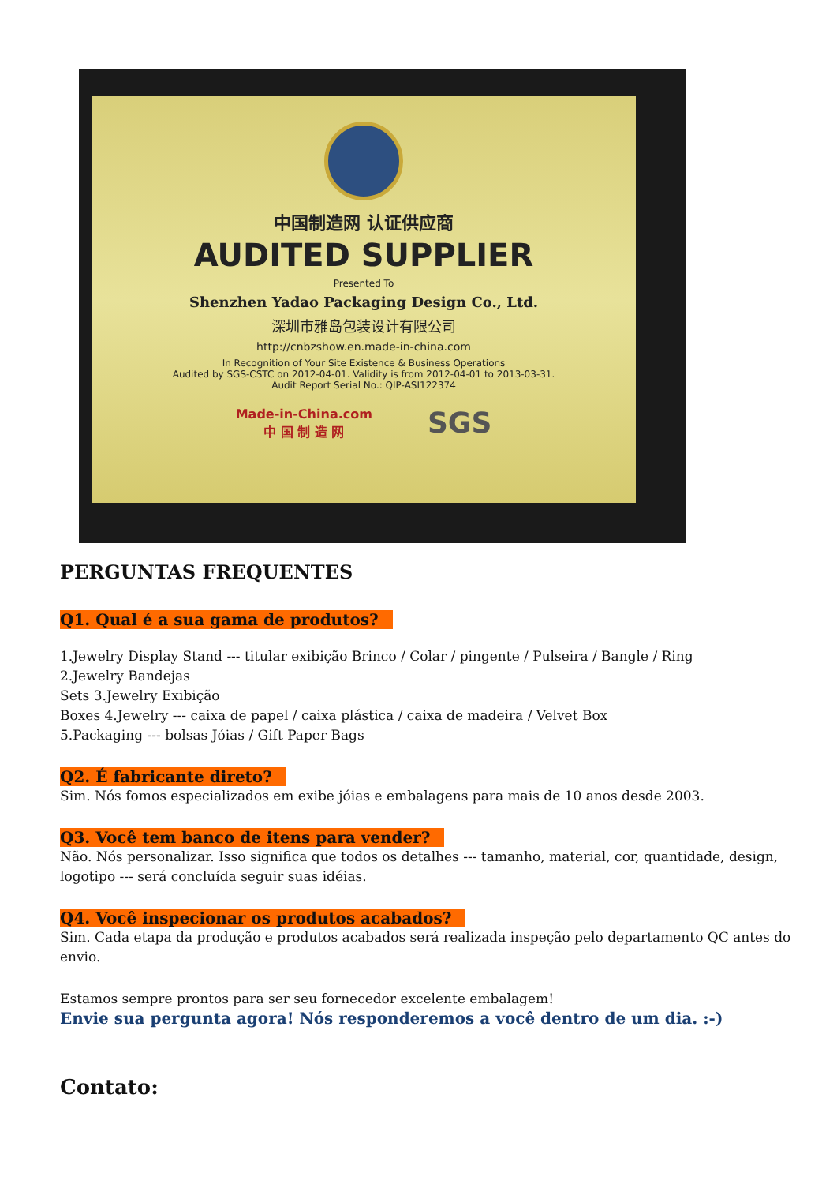中国制造网 认证供应商
AUDITED SUPPLIER
Presented To
Shenzhen Yadao Packaging Design Co., Ltd.
深圳市雅岛包装设计有限公司
http://cnbzshow.en.made-in-china.com
In Recognition of Your Site Existence & Business Operations
Audited by SGS-CSTC on 2012-04-01. Validity is from 2012-04-01 to 2013-03-31.
Audit Report Serial No.: QIP-ASI122374
Made-in-China.com
中 国 制 造 网 SGS
PERGUNTAS FREQUENTES
Q1. Qual é a sua gama de produtos?
1.Jewelry Display Stand --- titular exibição Brinco / Colar / pingente / Pulseira / Bangle / Ring
2.Jewelry Bandejas
Sets 3.Jewelry Exibição
Boxes 4.Jewelry --- caixa de papel / caixa plástica / caixa de madeira / Velvet Box
5.Packaging --- bolsas Jóias / Gift Paper Bags
Q2. É fabricante direto?
Sim. Nós fomos especializados em exibe jóias e embalagens para mais de 10 anos desde 2003.
Q3. Você tem banco de itens para vender?
Não. Nós personalizar. Isso significa que todos os detalhes --- tamanho, material, cor, quantidade, design, logotipo --- será concluída seguir suas idéias.
Q4. Você inspecionar os produtos acabados?
Sim. Cada etapa da produção e produtos acabados será realizada inspeção pelo departamento QC antes do envio.
Estamos sempre prontos para ser seu fornecedor excelente embalagem!
Envie sua pergunta agora! Nós responderemos a você dentro de um dia. :-)
Contato: